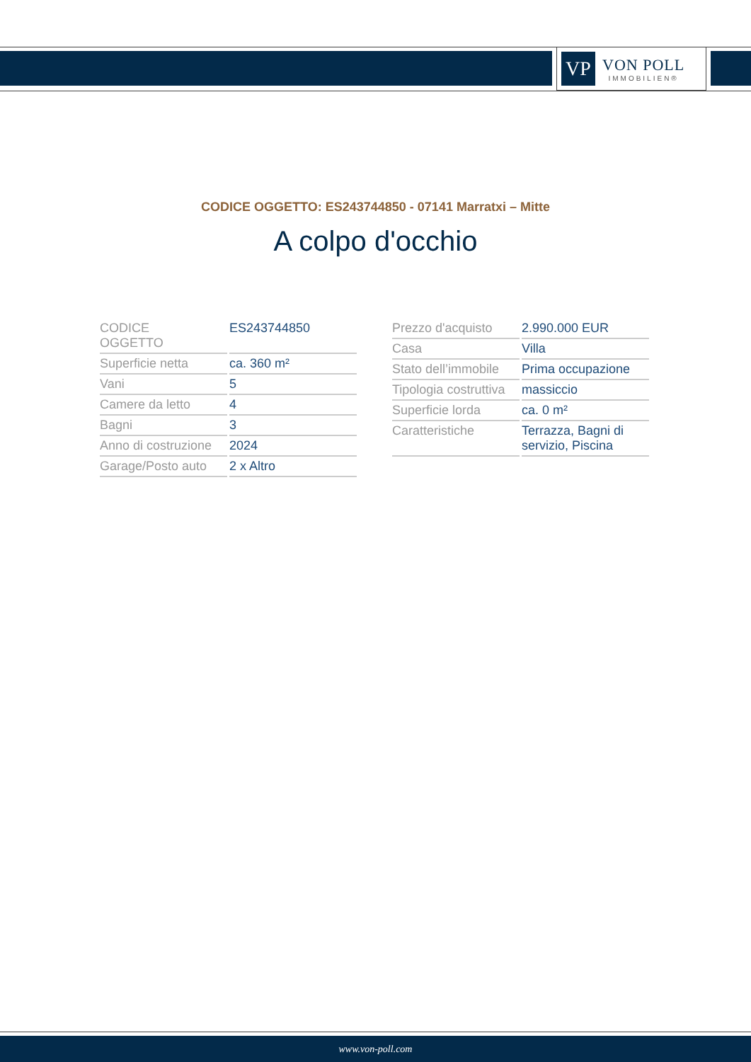VP
VON POLL
IMMOBILIEN®
CODICE OGGETTO: ES243744850 - 07141 Marratxi – Mitte
A colpo d'occhio
| CODICE OGGETTO | ES243744850 |
| Superficie netta | ca. 360 m² |
| Vani | 5 |
| Camere da letto | 4 |
| Bagni | 3 |
| Anno di costruzione | 2024 |
| Garage/Posto auto | 2 x Altro |
| Prezzo d'acquisto | 2.990.000 EUR |
| Casa | Villa |
| Stato dell’immobile | Prima occupazione |
| Tipologia costruttiva | massiccio |
| Superficie lorda | ca. 0 m² |
| Caratteristiche | Terrazza, Bagni di servizio, Piscina |
www.von-poll.com